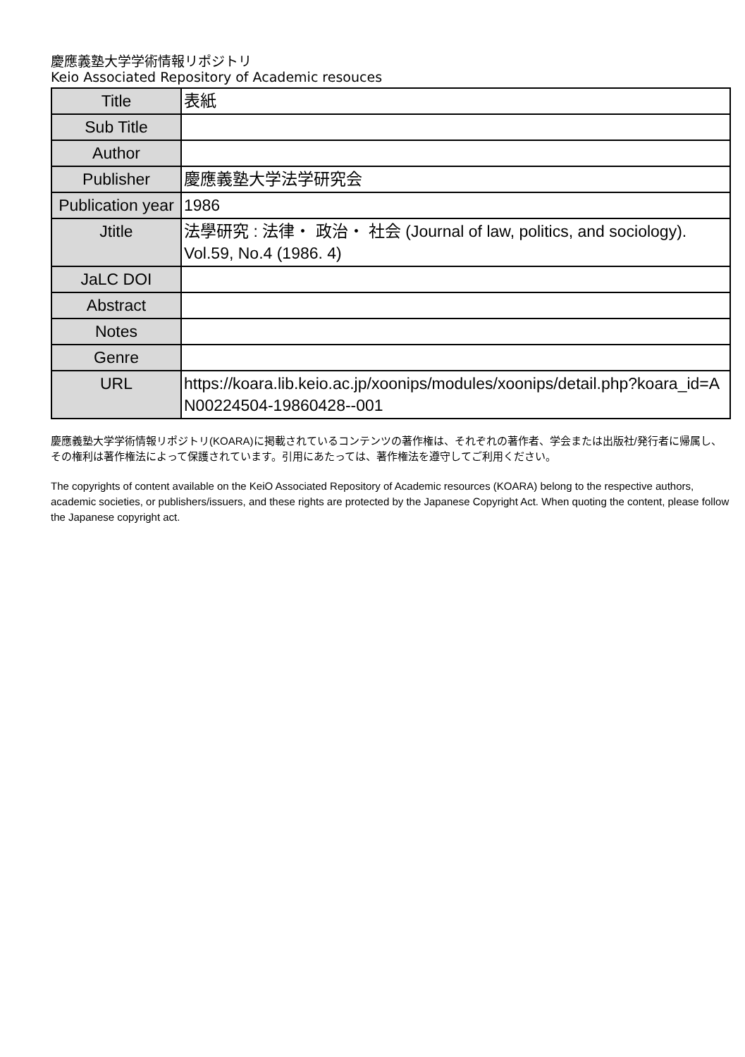慶應義塾大学学術情報リポジトリ
Keio Associated Repository of Academic resouces
| Title | 表紙 |
| Sub Title | |
| Author | |
| Publisher | 慶應義塾大学法学研究会 |
| Publication year | 1986 |
| Jtitle | 法學研究 : 法律・ 政治・ 社会 (Journal of law, politics, and sociology). Vol.59, No.4 (1986. 4) |
| JaLC DOI | |
| Abstract | |
| Notes | |
| Genre | |
| URL | https://koara.lib.keio.ac.jp/xoonips/modules/xoonips/detail.php?koara_id=AN00224504-19860428--001 |
慶應義塾大学学術情報リポジトリ(KOARA)に掲載されているコンテンツの著作権は、それぞれの著作者、学会または出版社/発行者に帰属し、その権利は著作権法によって保護されています。引用にあたっては、著作権法を遵守してご利用ください。
The copyrights of content available on the KeiO Associated Repository of Academic resources (KOARA) belong to the respective authors, academic societies, or publishers/issuers, and these rights are protected by the Japanese Copyright Act. When quoting the content, please follow the Japanese copyright act.